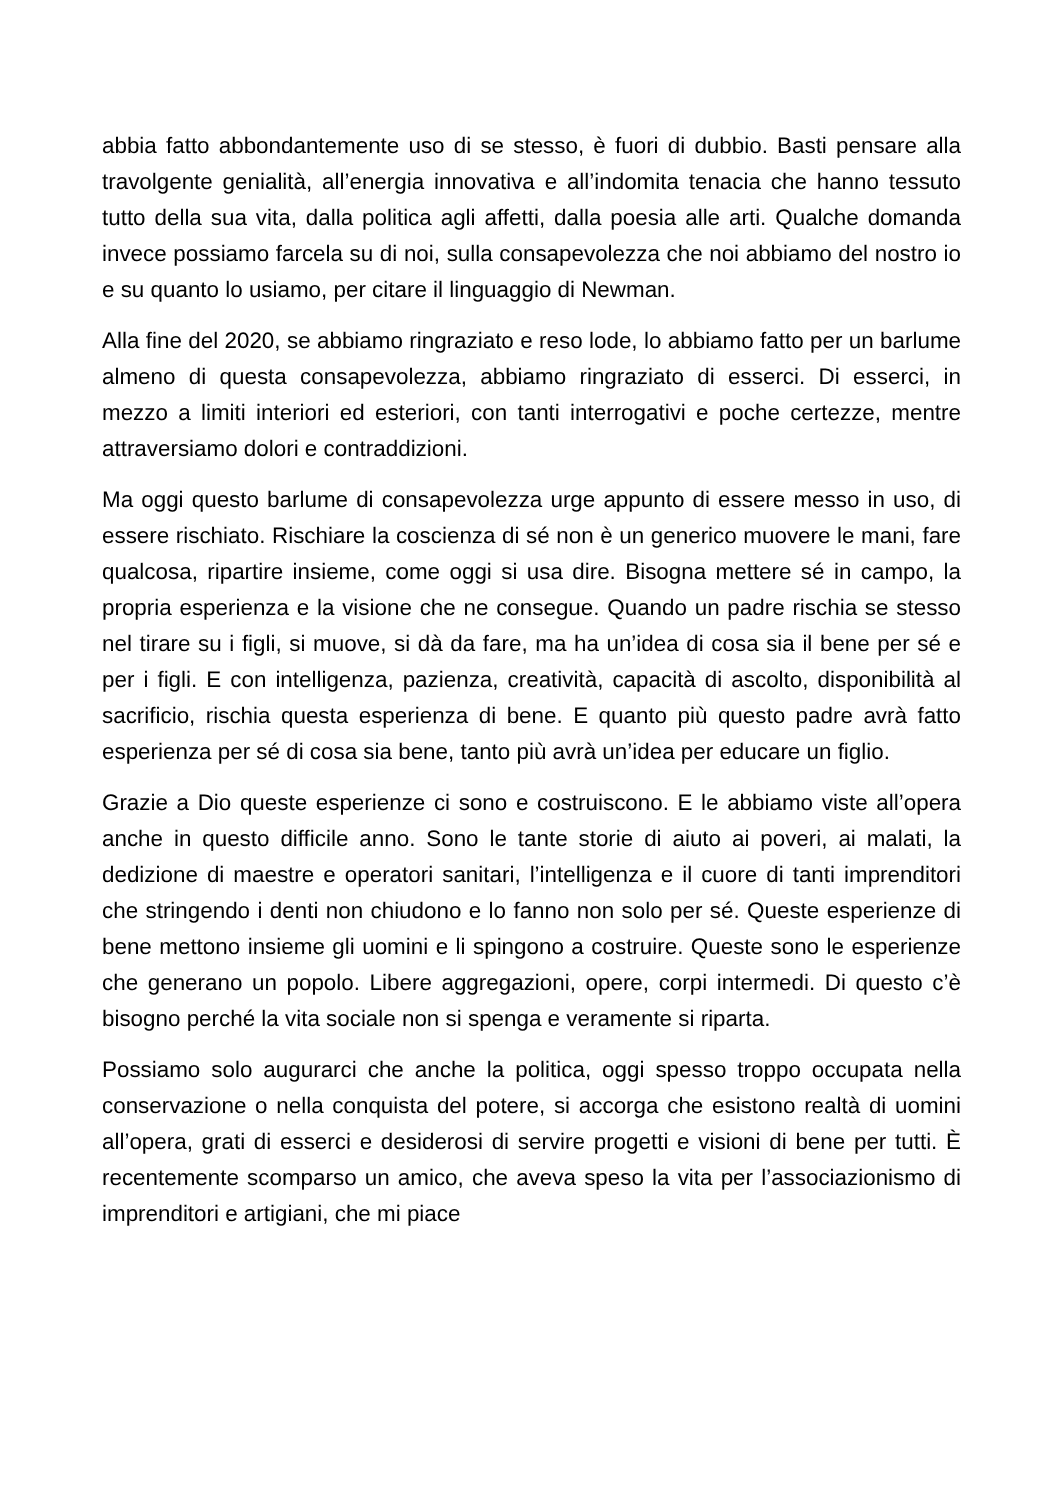abbia fatto abbondantemente uso di se stesso, è fuori di dubbio. Basti pensare alla travolgente genialità, all’energia innovativa e all’indomita tenacia che hanno tessuto tutto della sua vita, dalla politica agli affetti, dalla poesia alle arti. Qualche domanda invece possiamo farcela su di noi, sulla consapevolezza che noi abbiamo del nostro io e su quanto lo usiamo, per citare il linguaggio di Newman.
Alla fine del 2020, se abbiamo ringraziato e reso lode, lo abbiamo fatto per un barlume almeno di questa consapevolezza, abbiamo ringraziato di esserci. Di esserci, in mezzo a limiti interiori ed esteriori, con tanti interrogativi e poche certezze, mentre attraversiamo dolori e contraddizioni.
Ma oggi questo barlume di consapevolezza urge appunto di essere messo in uso, di essere rischiato. Rischiare la coscienza di sé non è un generico muovere le mani, fare qualcosa, ripartire insieme, come oggi si usa dire. Bisogna mettere sé in campo, la propria esperienza e la visione che ne consegue. Quando un padre rischia se stesso nel tirare su i figli, si muove, si dà da fare, ma ha un’idea di cosa sia il bene per sé e per i figli. E con intelligenza, pazienza, creatività, capacità di ascolto, disponibilità al sacrificio, rischia questa esperienza di bene. E quanto più questo padre avrà fatto esperienza per sé di cosa sia bene, tanto più avrà un’idea per educare un figlio.
Grazie a Dio queste esperienze ci sono e costruiscono. E le abbiamo viste all’opera anche in questo difficile anno. Sono le tante storie di aiuto ai poveri, ai malati, la dedizione di maestre e operatori sanitari, l’intelligenza e il cuore di tanti imprenditori che stringendo i denti non chiudono e lo fanno non solo per sé. Queste esperienze di bene mettono insieme gli uomini e li spingono a costruire. Queste sono le esperienze che generano un popolo. Libere aggregazioni, opere, corpi intermedi. Di questo c’è bisogno perché la vita sociale non si spenga e veramente si riparta.
Possiamo solo augurarci che anche la politica, oggi spesso troppo occupata nella conservazione o nella conquista del potere, si accorga che esistono realtà di uomini all’opera, grati di esserci e desiderosi di servire progetti e visioni di bene per tutti. È recentemente scomparso un amico, che aveva speso la vita per l’associazionismo di imprenditori e artigiani, che mi piace